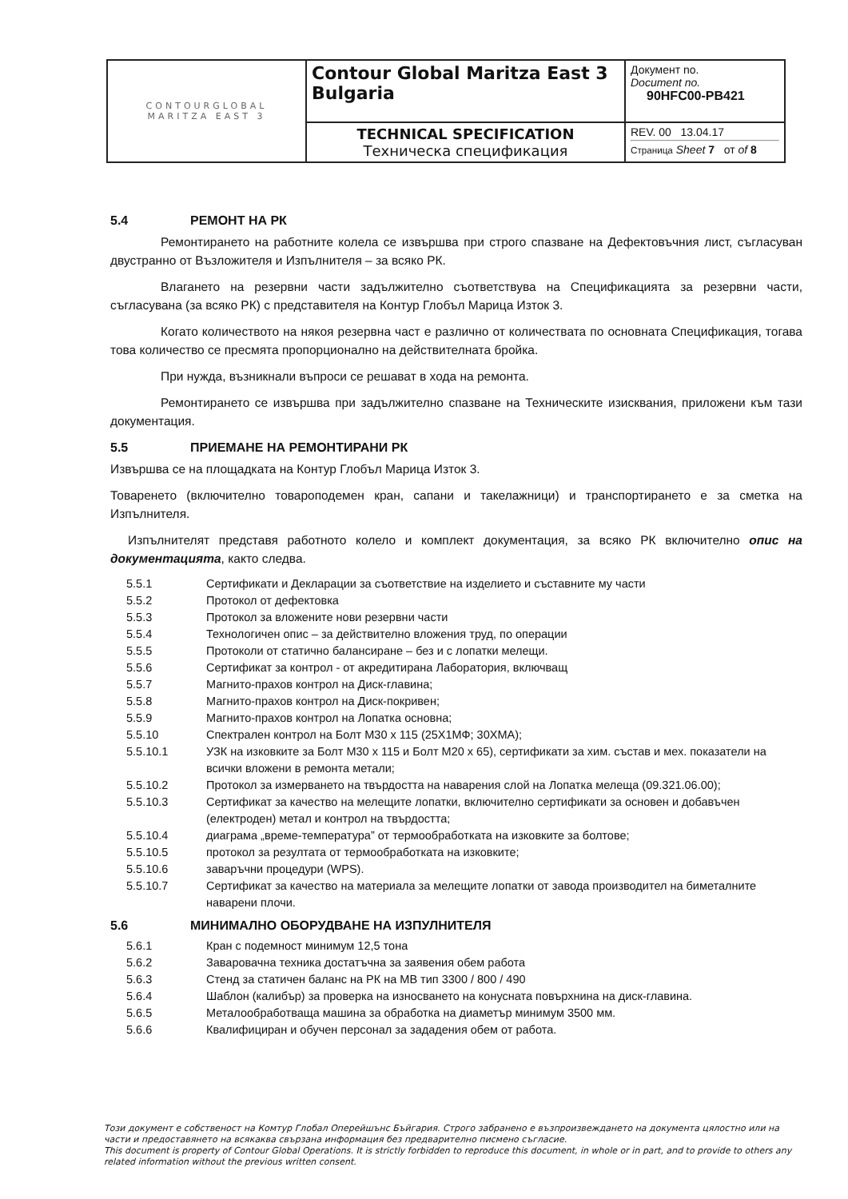| CONTOURGLOBAL MARITZA EAST 3 | Contour Global Maritza East 3 Bulgaria | Документ no. Document no. 90HFC00-PB421 |
| | TECHNICAL SPECIFICATION Техническа спецификация | REV. 00 13.04.17 Страница Sheet 7 от of 8 |
5.4 РЕМОНТ НА РК
Ремонтирането на работните колела се извършва при строго спазване на Дефектовъчния лист, съгласуван двустранно от Възложителя и Изпълнителя – за всяко РК.
Влагането на резервни части задължително съответствува на Спецификацията за резервни части, съгласувана (за всяко РК) с представителя на Контур Глобъл Марица Изток 3.
Когато количеството на някоя резервна част е различно от количествата по основната Спецификация, тогава това количество се пресмята пропорционално на действителната бройка.
При нужда, възникнали въпроси се решават в хода на ремонта.
Ремонтирането се извършва при задължително спазване на Техническите изисквания, приложени към тази документация.
5.5 ПРИЕМАНЕ НА РЕМОНТИРАНИ РК
Извършва се на площадката на Контур Глобъл Марица Изток 3.
Товаренето (включително товароподемен кран, сапани и такелажници) и транспортирането е за сметка на Изпълнителя.
Изпълнителят представя работното колело и комплект документация, за всяко РК включително опис на документацията, както следва.
| 5.5.1 | Сертификати и Декларации за съответствие на изделието и съставните му части |
| 5.5.2 | Протокол от дефектовка |
| 5.5.3 | Протокол за вложените нови резервни части |
| 5.5.4 | Технологичен опис – за действително вложения труд, по операции |
| 5.5.5 | Протоколи от статично балансиране – без и с лопатки мелещи. |
| 5.5.6 | Сертификат за контрол - от акредитирана Лаборатория, включващ |
| 5.5.7 | Магнито-прахов контрол на Диск-главина; |
| 5.5.8 | Магнито-прахов контрол на Диск-покривен; |
| 5.5.9 | Магнито-прахов контрол на Лопатка основна; |
| 5.5.10 | Спектрален контрол на Болт М30 х 115 (25Х1МФ; 30ХМА); |
| 5.5.10.1 | УЗК на изковките за Болт М30 х 115 и Болт М20 х 65), сертификати за хим. състав и мех. показатели на всички вложени в ремонта метали; |
| 5.5.10.2 | Протокол за измерването на твърдостта на наварения слой на Лопатка мелеща (09.321.06.00); |
| 5.5.10.3 | Сертификат за качество на мелещите лопатки, включително сертификати за основен и добавъчен (електроден) метал и контрол на твърдостта; |
| 5.5.10.4 | диаграма „време-температура” от термообработката на изковките за болтове; |
| 5.5.10.5 | протокол за резултата от термообработката на изковките; |
| 5.5.10.6 | заваръчни процедури (WPS). |
| 5.5.10.7 | Сертификат за качество на материала за мелещите лопатки от завода производител на биметалните наварени плочи. |
5.6 МИНИМАЛНО ОБОРУДВАНЕ НА ИЗПУЛНИТЕЛЯ
| 5.6.1 | Кран с подемност минимум 12,5 тона |
| 5.6.2 | Заваровачна техника достатъчна за заявения обем работа |
| 5.6.3 | Стенд за статичен баланс на РК на МВ тип 3300 / 800 / 490 |
| 5.6.4 | Шаблон (калибър) за проверка на износването на конусната повърхнина на диск-главина. |
| 5.6.5 | Металообработваща машина за обработка на диаметър минимум 3500 мм. |
| 5.6.6 | Квалифициран и обучен персонал за зададения обем от работа. |
Този документ е собственост на Комтур Глобал Оперейшънс Бъйгария. Строго забранено е възпроизвеждането на документа цялостно или на части и предоставянето на всякаква свързана информация без предварително писмено съгласие.
This document is property of Contour Global Operations. It is strictly forbidden to reproduce this document, in whole or in part, and to provide to others any related information without the previous written consent.